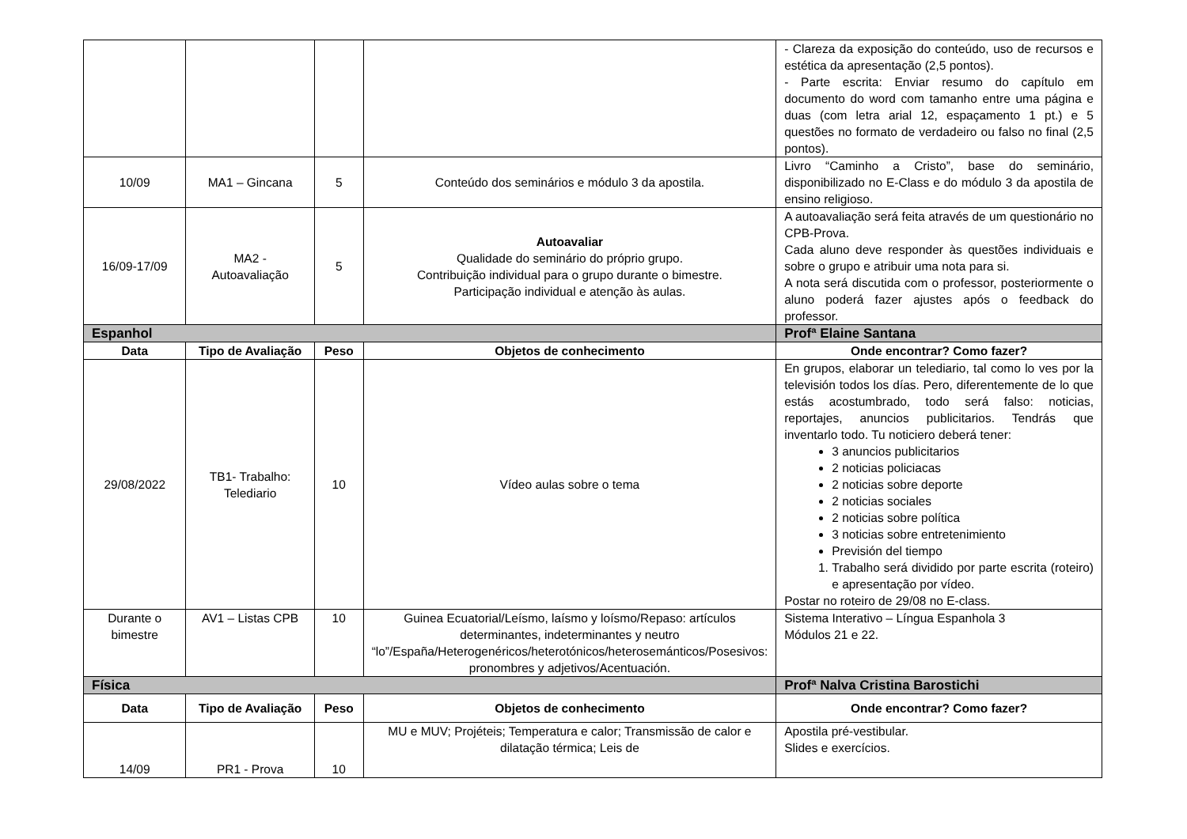| | | | | - Clareza da exposição do conteúdo, uso de recursos e estética da apresentação (2,5 pontos). - Parte escrita: Enviar resumo do capítulo em documento do word com tamanho entre uma página e duas (com letra arial 12, espaçamento 1 pt.) e 5 questões no formato de verdadeiro ou falso no final (2,5 pontos). |
| 10/09 | MA1 – Gincana | 5 | Conteúdo dos seminários e módulo 3 da apostila. | Livro “Caminho a Cristo”, base do seminário, disponibilizado no E-Class e do módulo 3 da apostila de ensino religioso. |
| 16/09-17/09 | MA2 - Autoavaliação | 5 | Autoavaliar Qualidade do seminário do próprio grupo. Contribuição individual para o grupo durante o bimestre. Participação individual e atenção às aulas. | A autoavaliação será feita através de um questionário no CPB-Prova. Cada aluno deve responder às questões individuais e sobre o grupo e atribuir uma nota para si. A nota será discutida com o professor, posteriormente o aluno poderá fazer ajustes após o feedback do professor. |
| Espanhol | | | | Profª Elaine Santana |
| Data | Tipo de Avaliação | Peso | Objetos de conhecimento | Onde encontrar? Como fazer? |
| 29/08/2022 | TB1- Trabalho: Telediario | 10 | Vídeo aulas sobre o tema | En grupos, elaborar un telediario, tal como lo ves por la televisión todos los días. Pero, diferentemente de lo que estás acostumbrado, todo será falso: noticias, reportajes, anuncios publicitarios. Tendrás que inventarlo todo. Tu noticiero deberá tener: 3 anuncios publicitarios 2 noticias policiacas 2 noticias sobre deporte 2 noticias sociales 2 noticias sobre política 3 noticias sobre entretenimiento Previsión del tiempo 1. Trabalho será dividido por parte escrita (roteiro) e apresentação por vídeo. Postar no roteiro de 29/08 no E-class. |
| Durante o bimestre | AV1 – Listas CPB | 10 | Guinea Ecuatorial/Leísmo, laísmo y loísmo/Repaso: artículos determinantes, indeterminantes y neutro “lo”/España/Heterogenéricos/heterotónicos/heterosemánticos/Posesivos: pronombres y adjetivos/Acentuación. | Sistema Interativo – Língua Espanhola 3 Módulos 21 e 22. |
| Física | | | | Profª Nalva Cristina Barostichi |
| Data | Tipo de Avaliação | Peso | Objetos de conhecimento | Onde encontrar? Como fazer? |
| 14/09 | PR1 - Prova | 10 | MU e MUV; Projéteis; Temperatura e calor; Transmissão de calor e dilatação térmica; Leis de | Apostila pré-vestibular. Slides e exercícios. |